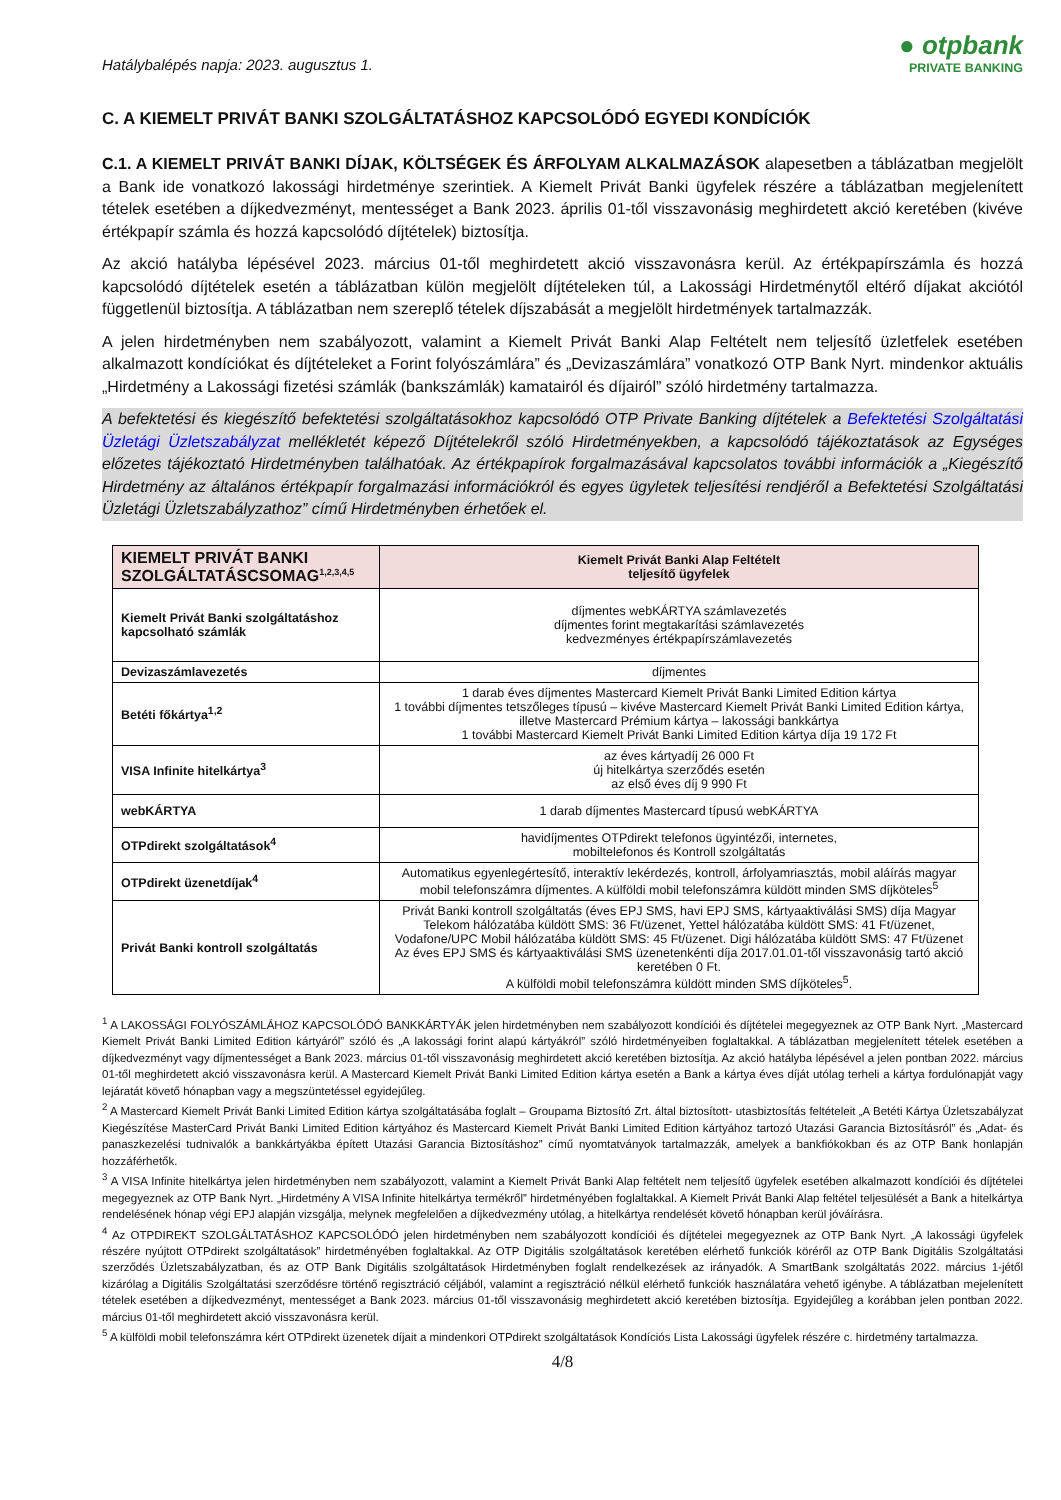Hatálybalépés napja: 2023. augusztus 1.
● otpbank
PRIVATE BANKING
C. A KIEMELT PRIVÁT BANKI SZOLGÁLTATÁSHOZ KAPCSOLÓDÓ EGYEDI KONDÍCIÓK
C.1. A KIEMELT PRIVÁT BANKI DÍJAK, KÖLTSÉGEK ÉS ÁRFOLYAM ALKALMAZÁSOK alapesetben a táblázatban megjelölt a Bank ide vonatkozó lakossági hirdetménye szerintiek. A Kiemelt Privát Banki ügyfelek részére a táblázatban megjelenített tételek esetében a díjkedvezményt, mentességet a Bank 2023. április 01-től visszavonásig meghirdetett akció keretében (kivéve értékpapír számla és hozzá kapcsolódó díjtételek) biztosítja.
Az akció hatályba lépésével 2023. március 01-től meghirdetett akció visszavonásra kerül. Az értékpapírszámla és hozzá kapcsolódó díjtételek esetén a táblázatban külön megjelölt díjtételeken túl, a Lakossági Hirdetménytől eltérő díjakat akciótól függetlenül biztosítja. A táblázatban nem szereplő tételek díjszabását a megjelölt hirdetmények tartalmazzák.
A jelen hirdetményben nem szabályozott, valamint a Kiemelt Privát Banki Alap Feltételt nem teljesítő üzletfelek esetében alkalmazott kondíciókat és díjtételeket a Forint folyószámlára” és „Devizaszámlára” vonatkozó OTP Bank Nyrt. mindenkor aktuális „Hirdetmény a Lakossági fizetési számlák (bankszámlák) kamatairól és díjairól” szóló hirdetmény tartalmazza.
A befektetési és kiegészítő befektetési szolgáltatásokhoz kapcsolódó OTP Private Banking díjtételek a Befektetési Szolgáltatási Üzletági Üzletszabályzat mellékletét képező Díjtételekről szóló Hirdetményekben, a kapcsolódó tájékoztatások az Egységes előzetes tájékoztató Hirdetményben találhatóak. Az értékpapírok forgalmazásával kapcsolatos további információk a „Kiegészítő Hirdetmény az általános értékpapír forgalmazási információkról és egyes ügyletek teljesítési rendjéről a Befektetési Szolgáltatási Üzletági Üzletszabályzathoz” című Hirdetményben érhetőek el.
| KIEMELT PRIVÁT BANKI SZOLGÁLTATÁSCSOMAG<sup>1,2,3,4,5</sup> | Kiemelt Privát Banki Alap Feltételt teljesítő ügyfelek |
| --- | --- |
| Kiemelt Privát Banki szolgáltatáshoz kapcsolható számlák | díjmentes webKÁRTYA számlavezetés díjmentes forint megtakarítási számlavezetés kedvezményes értékpapírszámlavezetés |
| Devizaszámlavezetés | díjmentes |
| Betéti főkártya<sup>1,2</sup> | 1 darab éves díjmentes Mastercard Kiemelt Privát Banki Limited Edition kártya 1 további díjmentes tetszőleges típusú – kivéve Mastercard Kiemelt Privát Banki Limited Edition kártya, illetve Mastercard Prémium kártya – lakossági bankkártya 1 további Mastercard Kiemelt Privát Banki Limited Edition kártya díja 19 172 Ft |
| VISA Infinite hitelkártya<sup>3</sup> | az éves kártyadíj 26 000 Ft új hitelkártya szerződés esetén az első éves díj 9 990 Ft |
| webKÁRTYA | 1 darab díjmentes Mastercard típusú webKÁRTYA |
| OTPdirekt szolgáltatások<sup>4</sup> | havidíjmentes OTPdirekt telefonos ügyintézői, internetes, mobiltelefonos és Kontroll szolgáltatás |
| OTPdirekt üzenetdíjak<sup>4</sup> | Automatikus egyenlegértesítő, interaktív lekérdezés, kontroll, árfolyamriasztás, mobil aláírás magyar mobil telefonszámra díjmentes. A külföldi mobil telefonszámra küldött minden SMS díjköteles<sup>5</sup> |
| Privát Banki kontroll szolgáltatás | Privát Banki kontroll szolgáltatás (éves EPJ SMS, havi EPJ SMS, kártyaaktiválási SMS) díja Magyar Telekom hálózatába küldött SMS: 36 Ft/üzenet, Yettel hálózatába küldött SMS: 41 Ft/üzenet, Vodafone/UPC Mobil hálózatába küldött SMS: 45 Ft/üzenet. Digi hálózatába küldött SMS: 47 Ft/üzenet Az éves EPJ SMS és kártyaaktiválási SMS üzenetenkénti díja 2017.01.01-től visszavonásig tartó akció keretében 0 Ft. A külföldi mobil telefonszámra küldött minden SMS díjköteles<sup>5</sup>. |
<sup>1</sup> A LAKOSSÁGI FOLYÓSZÁMLÁHOZ KAPCSOLÓDÓ BANKKÁRTYÁK jelen hirdetményben nem szabályozott kondíciói és díjtételei megegyeznek az OTP Bank Nyrt. „Mastercard Kiemelt Privát Banki Limited Edition kártyáról” szóló és „A lakossági forint alapú kártyákról” szóló hirdetményeiben foglaltakkal. A táblázatban megjelenített tételek esetében a díjkedvezményt vagy díjmentességet a Bank 2023. március 01-től visszavonásig meghirdetett akció keretében biztosítja. Az akció hatályba lépésével a jelen pontban 2022. március 01-től meghirdetett akció visszavonásra kerül. A Mastercard Kiemelt Privát Banki Limited Edition kártya esetén a Bank a kártya éves díját utólag terheli a kártya fordulónapját vagy lejáratát követő hónapban vagy a megszüntetéssel egyidejűleg.
<sup>2</sup> A Mastercard Kiemelt Privát Banki Limited Edition kártya szolgáltatásába foglalt – Groupama Biztosító Zrt. által biztosított- utasbiztosítás feltételeit „A Betéti Kártya Üzletszabályzat Kiegészítése MasterCard Privát Banki Limited Edition kártyához és Mastercard Kiemelt Privát Banki Limited Edition kártyához tartozó Utazási Garancia Biztosításról” és „Adat- és panaszkezelési tudnivalók a bankkártyákba épített Utazási Garancia Biztosításhoz” című nyomtatványok tartalmazzák, amelyek a bankfiókokban és az OTP Bank honlapján hozzáférhetők.
<sup>3</sup> A VISA Infinite hitelkártya jelen hirdetményben nem szabályozott, valamint a Kiemelt Privát Banki Alap feltételt nem teljesítő ügyfelek esetében alkalmazott kondíciói és díjtételei megegyeznek az OTP Bank Nyrt. „Hirdetmény A VISA Infinite hitelkártya termékről” hirdetményében foglaltakkal. A Kiemelt Privát Banki Alap feltétel teljesülését a Bank a hitelkártya rendelésének hónap végi EPJ alapján vizsgálja, melynek megfelelően a díjkedvezmény utólag, a hitelkártya rendelését követő hónapban kerül jóváírásra.
<sup>4</sup> Az OTPDIREKT SZOLGÁLTATÁSHOZ KAPCSOLÓDÓ jelen hirdetményben nem szabályozott kondíciói és díjtételei megegyeznek az OTP Bank Nyrt. „A lakossági ügyfelek részére nyújtott OTPdirekt szolgáltatások” hirdetményében foglaltakkal. Az OTP Digitális szolgáltatások keretében elérhető funkciók köréről az OTP Bank Digitális Szolgáltatási szerződés Üzletszabályzatban, és az OTP Bank Digitális szolgáltatások Hirdetményben foglalt rendelkezések az irányadók. A SmartBank szolgáltatás 2022. március 1-jétől kizárólag a Digitális Szolgáltatási szerződésre történő regisztráció céljából, valamint a regisztráció nélkül elérhető funkciók használatára vehető igénybe. A táblázatban mejelenített tételek esetében a díjkedvezményt, mentességet a Bank 2023. március 01-től visszavonásig meghirdetett akció keretében biztosítja. Egyidejűleg a korábban jelen pontban 2022. március 01-től meghirdetett akció visszavonásra kerül.
<sup>5</sup> A külföldi mobil telefonszámra kért OTPdirekt üzenetek díjait a mindenkori OTPdirekt szolgáltatások Kondíciós Lista Lakossági ügyfelek részére c. hirdetmény tartalmazza.
4/8